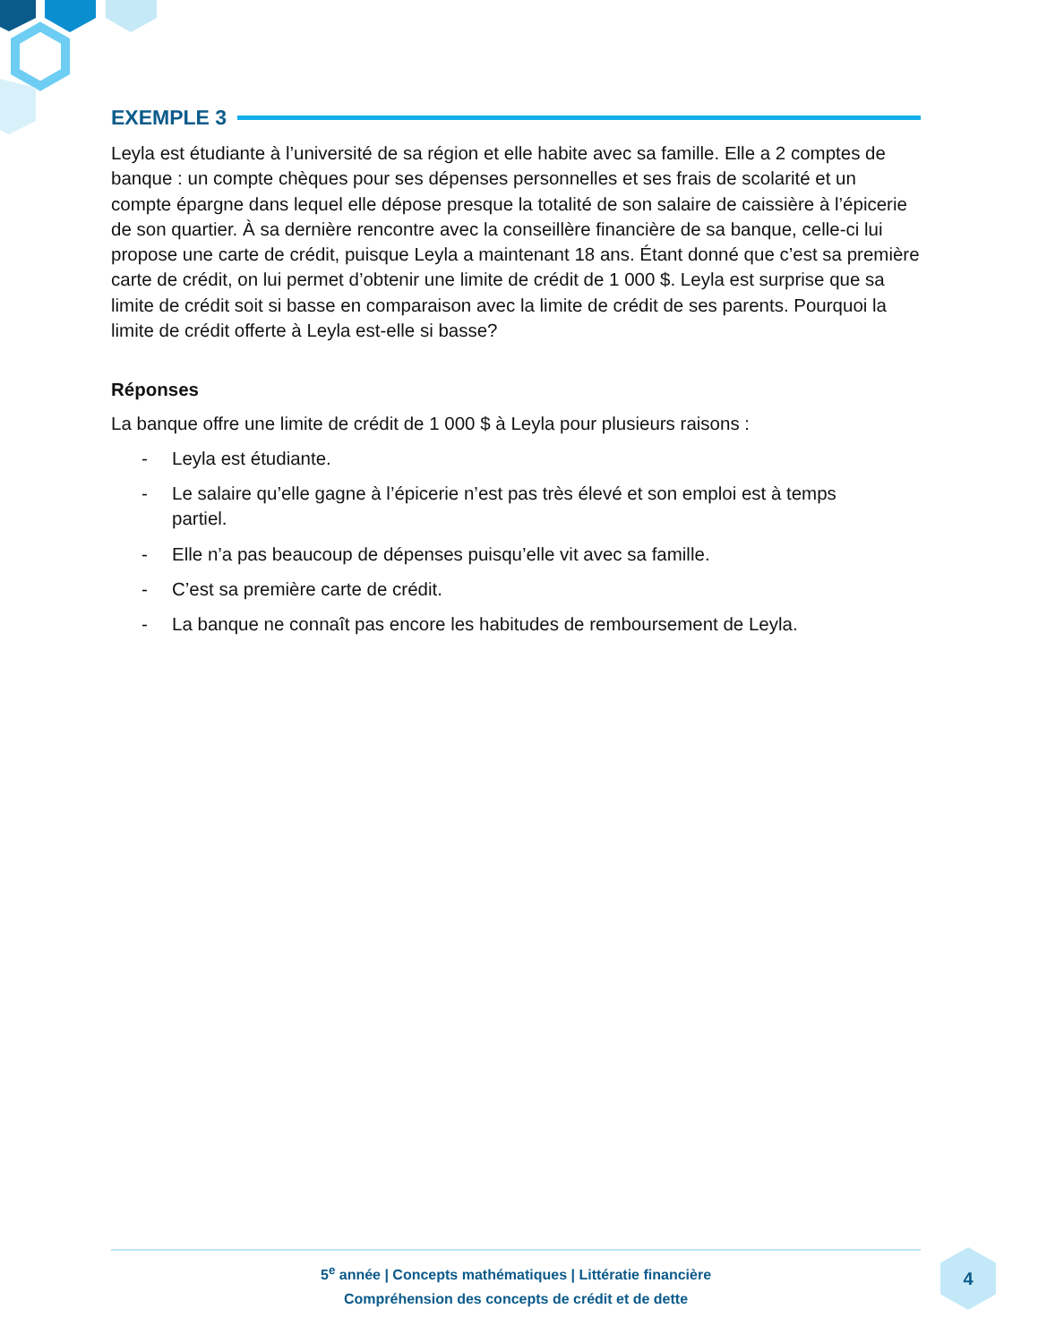EXEMPLE 3
Leyla est étudiante à l’université de sa région et elle habite avec sa famille. Elle a 2 comptes de banque : un compte chèques pour ses dépenses personnelles et ses frais de scolarité et un compte épargne dans lequel elle dépose presque la totalité de son salaire de caissière à l’épicerie de son quartier. À sa dernière rencontre avec la conseillère financière de sa banque, celle-ci lui propose une carte de crédit, puisque Leyla a maintenant 18 ans. Étant donné que c’est sa première carte de crédit, on lui permet d’obtenir une limite de crédit de 1 000 $. Leyla est surprise que sa limite de crédit soit si basse en comparaison avec la limite de crédit de ses parents. Pourquoi la limite de crédit offerte à Leyla est-elle si basse?
Réponses
La banque offre une limite de crédit de 1 000 $ à Leyla pour plusieurs raisons :
- Leyla est étudiante.
- Le salaire qu’elle gagne à l’épicerie n’est pas très élevé et son emploi est à temps partiel.
- Elle n’a pas beaucoup de dépenses puisqu’elle vit avec sa famille.
- C’est sa première carte de crédit.
- La banque ne connaît pas encore les habitudes de remboursement de Leyla.
5<sup>e</sup> année | Concepts mathématiques | Littératie financière
Compréhension des concepts de crédit et de dette
4